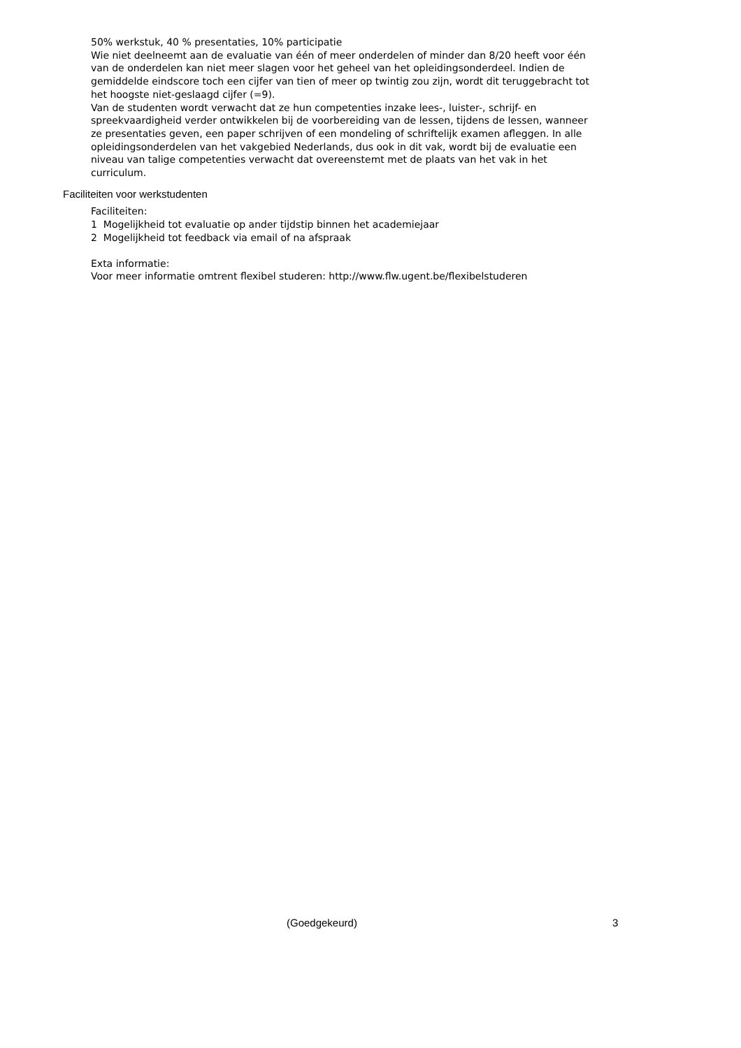50% werkstuk, 40 % presentaties, 10% participatie
Wie niet deelneemt aan de evaluatie van één of meer onderdelen of minder dan 8/20 heeft voor één van de onderdelen kan niet meer slagen voor het geheel van het opleidingsonderdeel. Indien de gemiddelde eindscore toch een cijfer van tien of meer op twintig zou zijn, wordt dit teruggebracht tot het hoogste niet-geslaagd cijfer (=9).
Van de studenten wordt verwacht dat ze hun competenties inzake lees-, luister-, schrijf- en spreekvaardigheid verder ontwikkelen bij de voorbereiding van de lessen, tijdens de lessen, wanneer ze presentaties geven, een paper schrijven of een mondeling of schriftelijk examen afleggen. In alle opleidingsonderdelen van het vakgebied Nederlands, dus ook in dit vak, wordt bij de evaluatie een niveau van talige competenties verwacht dat overeenstemt met de plaats van het vak in het curriculum.
Faciliteiten voor werkstudenten
Faciliteiten:
1 Mogelijkheid tot evaluatie op ander tijdstip binnen het academiejaar
2 Mogelijkheid tot feedback via email of na afspraak
Exta informatie:
Voor meer informatie omtrent flexibel studeren: http://www.flw.ugent.be/flexibelstuderen
(Goedgekeurd) 3